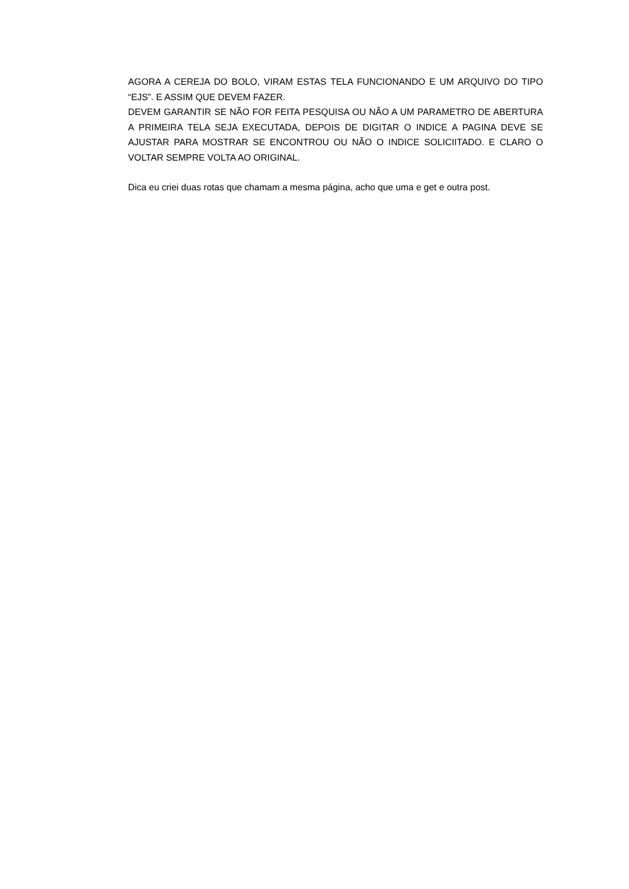AGORA A CEREJA DO BOLO, VIRAM ESTAS TELA FUNCIONANDO E UM ARQUIVO DO TIPO “EJS”. E ASSIM QUE DEVEM FAZER.
DEVEM GARANTIR SE NÃO FOR FEITA PESQUISA OU NÃO A UM PARAMETRO DE ABERTURA A PRIMEIRA TELA SEJA EXECUTADA, DEPOIS DE DIGITAR O INDICE A PAGINA DEVE SE AJUSTAR PARA MOSTRAR SE ENCONTROU OU NÃO O INDICE SOLICIITADO. E CLARO O VOLTAR SEMPRE VOLTA AO ORIGINAL.
Dica eu criei duas rotas que chamam a mesma página, acho que uma e get e outra post.